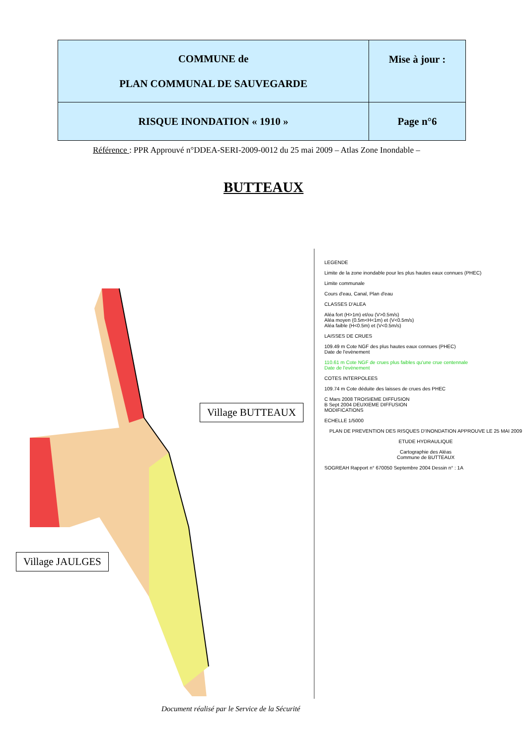| COMMUNE de PLAN COMMUNAL DE SAUVEGARDE | Mise à jour : |
| RISQUE INONDATION « 1910 » | Page n°6 |
Référence : PPR Approuvé n°DDEA-SERI-2009-0012 du 25 mai 2009 – Atlas Zone Inondable –
BUTTEAUX
Village BUTTEAUX
Village JAULGES
LEGENDE
Limite de la zone inondable pour les plus hautes eaux connues (PHEC)
Limite communale
Cours d'eau, Canal, Plan d'eau
CLASSES D'ALEA
Aléa fort (H>1m) et/ou (V>0.5m/s)
Aléa moyen (0.5m<H<1m) et (V<0.5m/s)
Aléa faible (H<0.5m) et (V<0.5m/s)
LAISSES DE CRUES
109.49 m Cote NGF des plus hautes eaux connues (PHEC)
Date de l'evènement
110.61 m Cote NGF de crues plus faibles qu'une crue centennale
Date de l'evènement
COTES INTERPOLEES
109.74 m Cote déduite des laisses de crues des PHEC
C Mars 2008 TROISIEME DIFFUSION
B Sept 2004 DEUXIEME DIFFUSION
MODIFICATIONS
ECHELLE 1/5000
PLAN DE PREVENTION DES RISQUES D'INONDATION APPROUVE LE 25 MAI 2009
ETUDE HYDRAULIQUE
Cartographie des Aléas
Commune de BUTTEAUX
SOGREAH Rapport n° 670050 Septembre 2004 Dessin n° : 1A
Document réalisé par le Service de la Sécurité